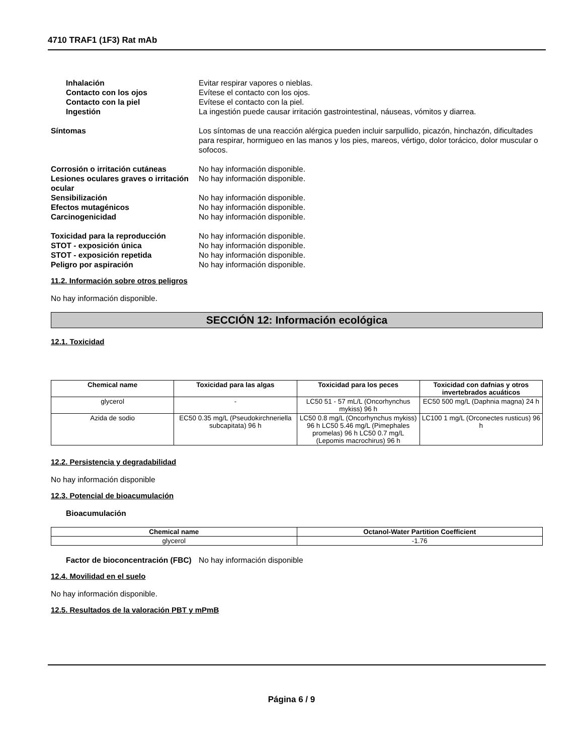4710 TRAF1 (1F3) Rat mAb
Inhalación Evitar respirar vapores o nieblas.
Contacto con los ojos Evítese el contacto con los ojos.
Contacto con la piel Evítese el contacto con la piel.
Ingestión La ingestión puede causar irritación gastrointestinal, náuseas, vómitos y diarrea.
Síntomas Los síntomas de una reacción alérgica pueden incluir sarpullido, picazón, hinchazón, dificultades para respirar, hormigueo en las manos y los pies, mareos, vértigo, dolor torácico, dolor muscular o sofocos.
Corrosión o irritación cutáneas No hay información disponible.
Lesiones oculares graves o irritación ocular
No hay información disponible.
Sensibilización No hay información disponible.
Efectos mutagénicos No hay información disponible.
Carcinogenicidad No hay información disponible.
Toxicidad para la reproducción No hay información disponible.
STOT - exposición única No hay información disponible.
STOT - exposición repetida No hay información disponible.
Peligro por aspiración No hay información disponible.
11.2. Información sobre otros peligros
No hay información disponible.
SECCIÓN 12: Información ecológica
12.1. Toxicidad
| Chemical name | Toxicidad para las algas | Toxicidad para los peces | Toxicidad con dafnias y otros invertebrados acuáticos |
| --- | --- | --- | --- |
| glycerol | - | LC50 51 - 57 mL/L (Oncorhynchus mykiss) 96 h | EC50 500 mg/L (Daphnia magna) 24 h |
| Azida de sodio | EC50 0.35 mg/L (Pseudokirchneriella subcapitata) 96 h | LC50 0.8 mg/L (Oncorhynchus mykiss) 96 h LC50 5.46 mg/L (Pimephales promelas) 96 h LC50 0.7 mg/L (Lepomis macrochirus) 96 h | LC100 1 mg/L (Orconectes rusticus) 96 h |
12.2. Persistencia y degradabilidad
No hay información disponible
12.3. Potencial de bioacumulación
Bioacumulación
| Chemical name | Octanol-Water Partition Coefficient |
| --- | --- |
| glycerol | -1.76 |
Factor de bioconcentración (FBC)
No hay información disponible
12.4. Movilidad en el suelo
No hay información disponible.
12.5. Resultados de la valoración PBT y mPmB
Página 6 / 9